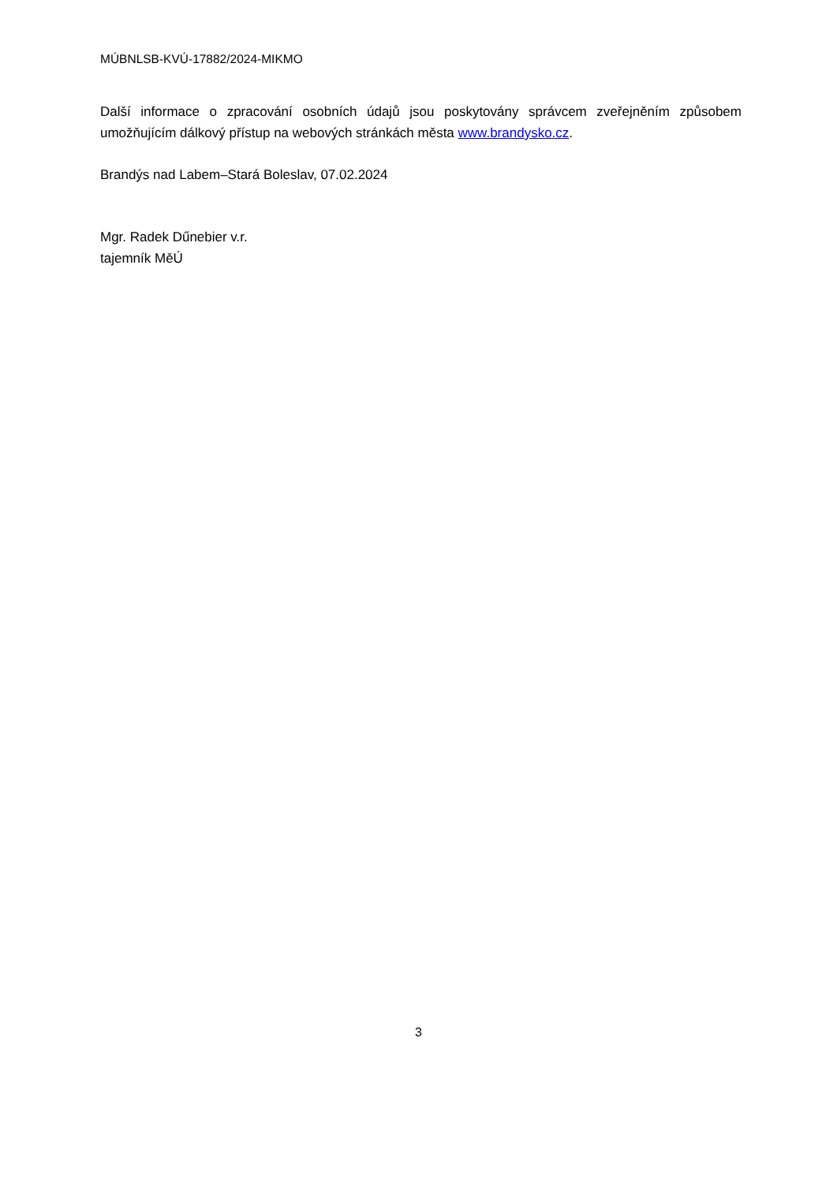MÚBNLSB-KVÚ-17882/2024-MIKMO
Další informace o zpracování osobních údajů jsou poskytovány správcem zveřejněním způsobem umožňujícím dálkový přístup na webových stránkách města www.brandysko.cz.
Brandýs nad Labem–Stará Boleslav, 07.02.2024
Mgr. Radek Dűnebier v.r.
tajemník MěÚ
3